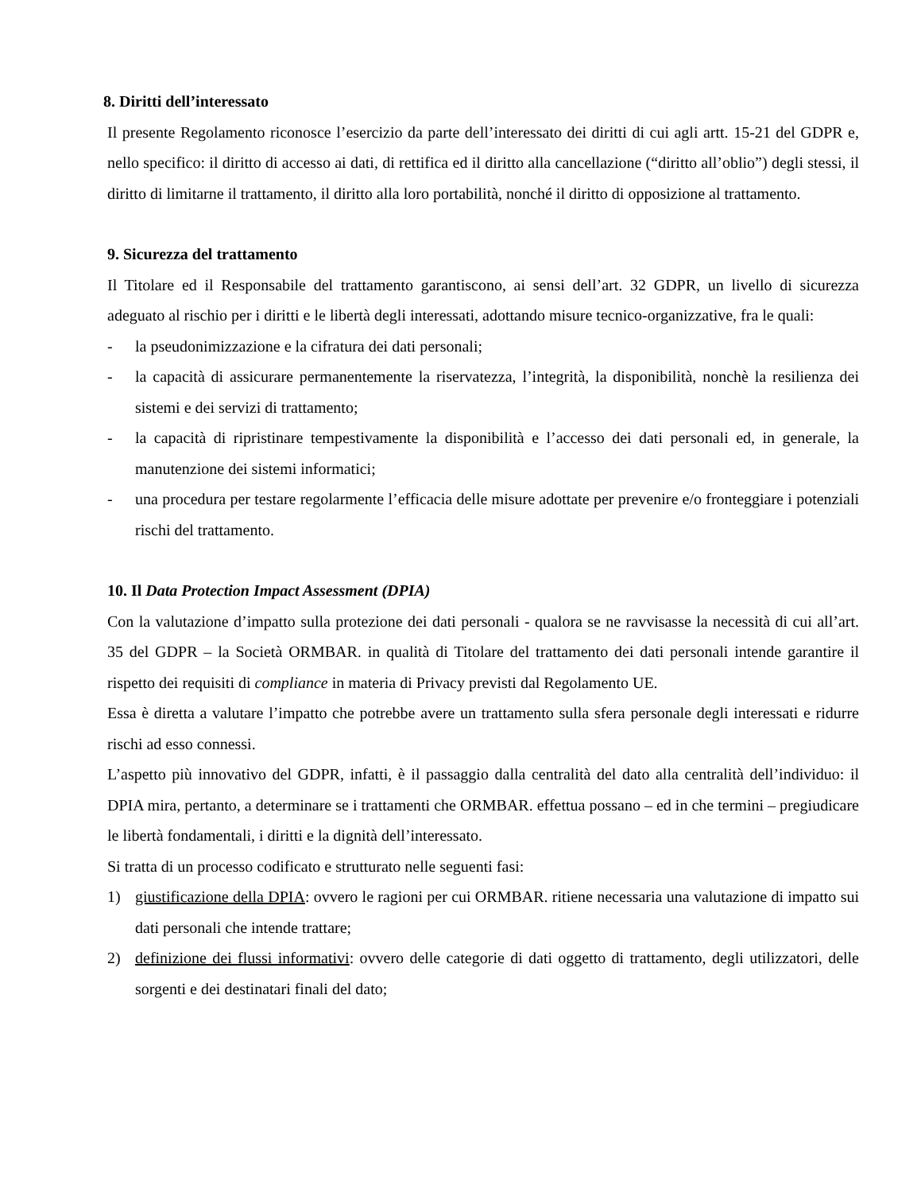8. Diritti dell’interessato
Il presente Regolamento riconosce l’esercizio da parte dell’interessato dei diritti di cui agli artt. 15-21 del GDPR e, nello specifico: il diritto di accesso ai dati, di rettifica ed il diritto alla cancellazione (“diritto all’oblio”) degli stessi, il diritto di limitarne il trattamento, il diritto alla loro portabilità, nonché il diritto di opposizione al trattamento.
9. Sicurezza del trattamento
Il Titolare ed il Responsabile del trattamento garantiscono, ai sensi dell’art. 32 GDPR, un livello di sicurezza adeguato al rischio per i diritti e le libertà degli interessati, adottando misure tecnico-organizzative, fra le quali:
- la pseudonimizzazione e la cifratura dei dati personali;
- la capacità di assicurare permanentemente la riservatezza, l’integrità, la disponibilità, nonchè la resilienza dei sistemi e dei servizi di trattamento;
- la capacità di ripristinare tempestivamente la disponibilità e l’accesso dei dati personali ed, in generale, la manutenzione dei sistemi informatici;
- una procedura per testare regolarmente l’efficacia delle misure adottate per prevenire e/o fronteggiare i potenziali rischi del trattamento.
10. Il Data Protection Impact Assessment (DPIA)
Con la valutazione d’impatto sulla protezione dei dati personali - qualora se ne ravvisasse la necessità di cui all’art. 35 del GDPR – la Società ORMBAR. in qualità di Titolare del trattamento dei dati personali intende garantire il rispetto dei requisiti di compliance in materia di Privacy previsti dal Regolamento UE.
Essa è diretta a valutare l’impatto che potrebbe avere un trattamento sulla sfera personale degli interessati e ridurre rischi ad esso connessi.
L’aspetto più innovativo del GDPR, infatti, è il passaggio dalla centralità del dato alla centralità dell’individuo: il DPIA mira, pertanto, a determinare se i trattamenti che ORMBAR. effettua possano – ed in che termini – pregiudicare le libertà fondamentali, i diritti e la dignità dell’interessato.
Si tratta di un processo codificato e strutturato nelle seguenti fasi:
1) giustificazione della DPIA: ovvero le ragioni per cui ORMBAR. ritiene necessaria una valutazione di impatto sui dati personali che intende trattare;
2) definizione dei flussi informativi: ovvero delle categorie di dati oggetto di trattamento, degli utilizzatori, delle sorgenti e dei destinatari finali del dato;